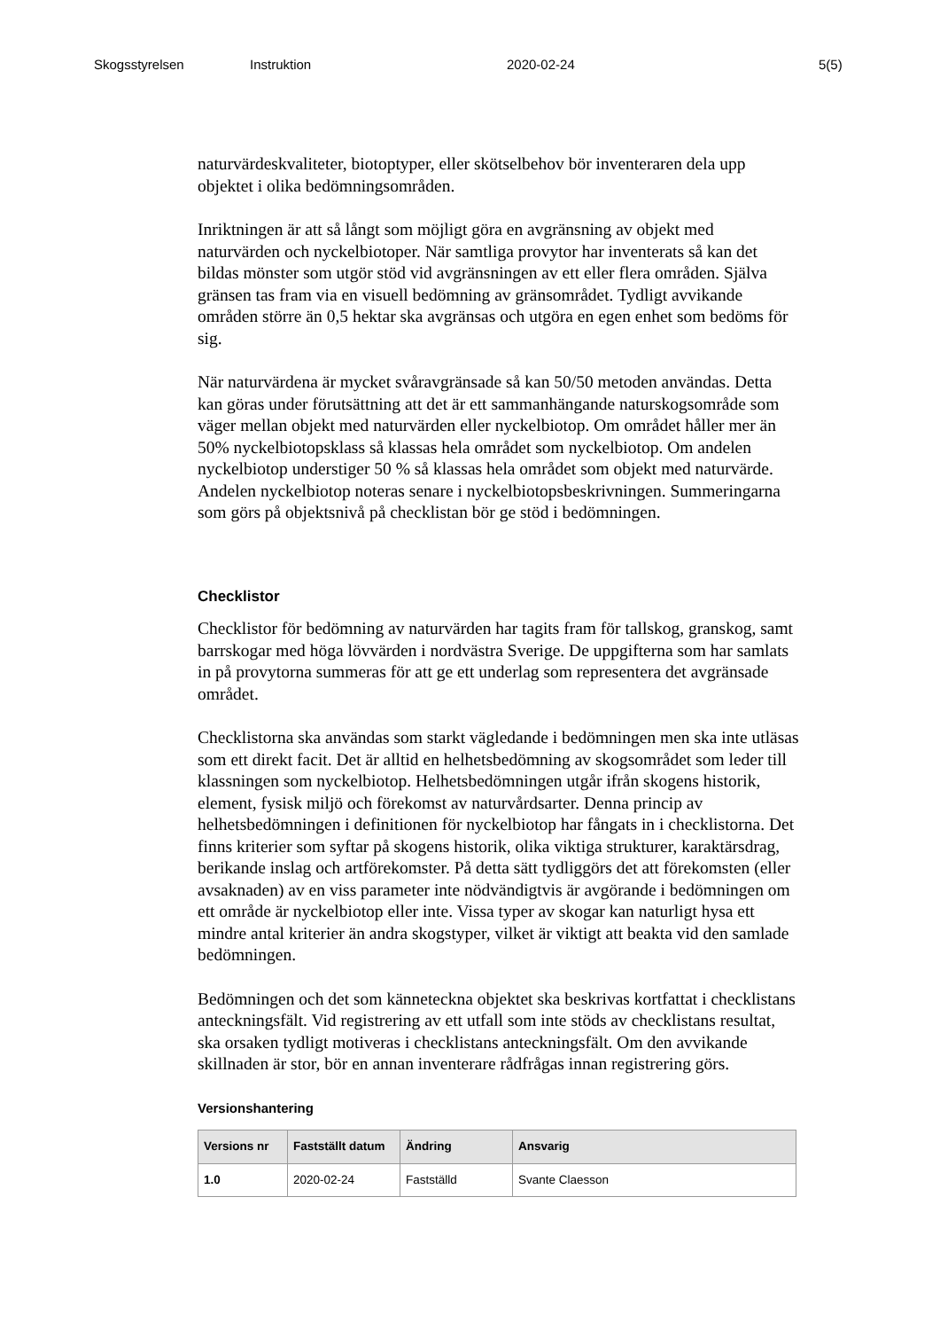Skogsstyrelsen Instruktion 2020-02-24 5(5)
naturvärdeskvaliteter, biotoptyper, eller skötselbehov bör inventeraren dela upp objektet i olika bedömningsområden.
Inriktningen är att så långt som möjligt göra en avgränsning av objekt med naturvärden och nyckelbiotoper. När samtliga provytor har inventerats så kan det bildas mönster som utgör stöd vid avgränsningen av ett eller flera områden. Själva gränsen tas fram via en visuell bedömning av gränsområdet. Tydligt avvikande områden större än 0,5 hektar ska avgränsas och utgöra en egen enhet som bedöms för sig.
När naturvärdena är mycket svåravgränsade så kan 50/50 metoden användas. Detta kan göras under förutsättning att det är ett sammanhängande naturskogsområde som väger mellan objekt med naturvärden eller nyckelbiotop. Om området håller mer än 50% nyckelbiotopsklass så klassas hela området som nyckelbiotop. Om andelen nyckelbiotop understiger 50 % så klassas hela området som objekt med naturvärde. Andelen nyckelbiotop noteras senare i nyckelbiotopsbeskrivningen. Summeringarna som görs på objektsnivå på checklistan bör ge stöd i bedömningen.
Checklistor
Checklistor för bedömning av naturvärden har tagits fram för tallskog, granskog, samt barrskogar med höga lövvärden i nordvästra Sverige. De uppgifterna som har samlats in på provytorna summeras för att ge ett underlag som representera det avgränsade området.
Checklistorna ska användas som starkt vägledande i bedömningen men ska inte utläsas som ett direkt facit. Det är alltid en helhetsbedömning av skogsområdet som leder till klassningen som nyckelbiotop. Helhetsbedömningen utgår ifrån skogens historik, element, fysisk miljö och förekomst av naturvårdsarter. Denna princip av helhetsbedömningen i definitionen för nyckelbiotop har fångats in i checklistorna. Det finns kriterier som syftar på skogens historik, olika viktiga strukturer, karaktärsdrag, berikande inslag och artförekomster. På detta sätt tydliggörs det att förekomsten (eller avsaknaden) av en viss parameter inte nödvändigtvis är avgörande i bedömningen om ett område är nyckelbiotop eller inte. Vissa typer av skogar kan naturligt hysa ett mindre antal kriterier än andra skogstyper, vilket är viktigt att beakta vid den samlade bedömningen.
Bedömningen och det som känneteckna objektet ska beskrivas kortfattat i checklistans anteckningsfält. Vid registrering av ett utfall som inte stöds av checklistans resultat, ska orsaken tydligt motiveras i checklistans anteckningsfält. Om den avvikande skillnaden är stor, bör en annan inventerare rådfrågas innan registrering görs.
Versionshantering
| Versions nr | Fastställt datum | Ändring | Ansvarig |
| --- | --- | --- | --- |
| 1.0 | 2020-02-24 | Fastställd | Svante Claesson |